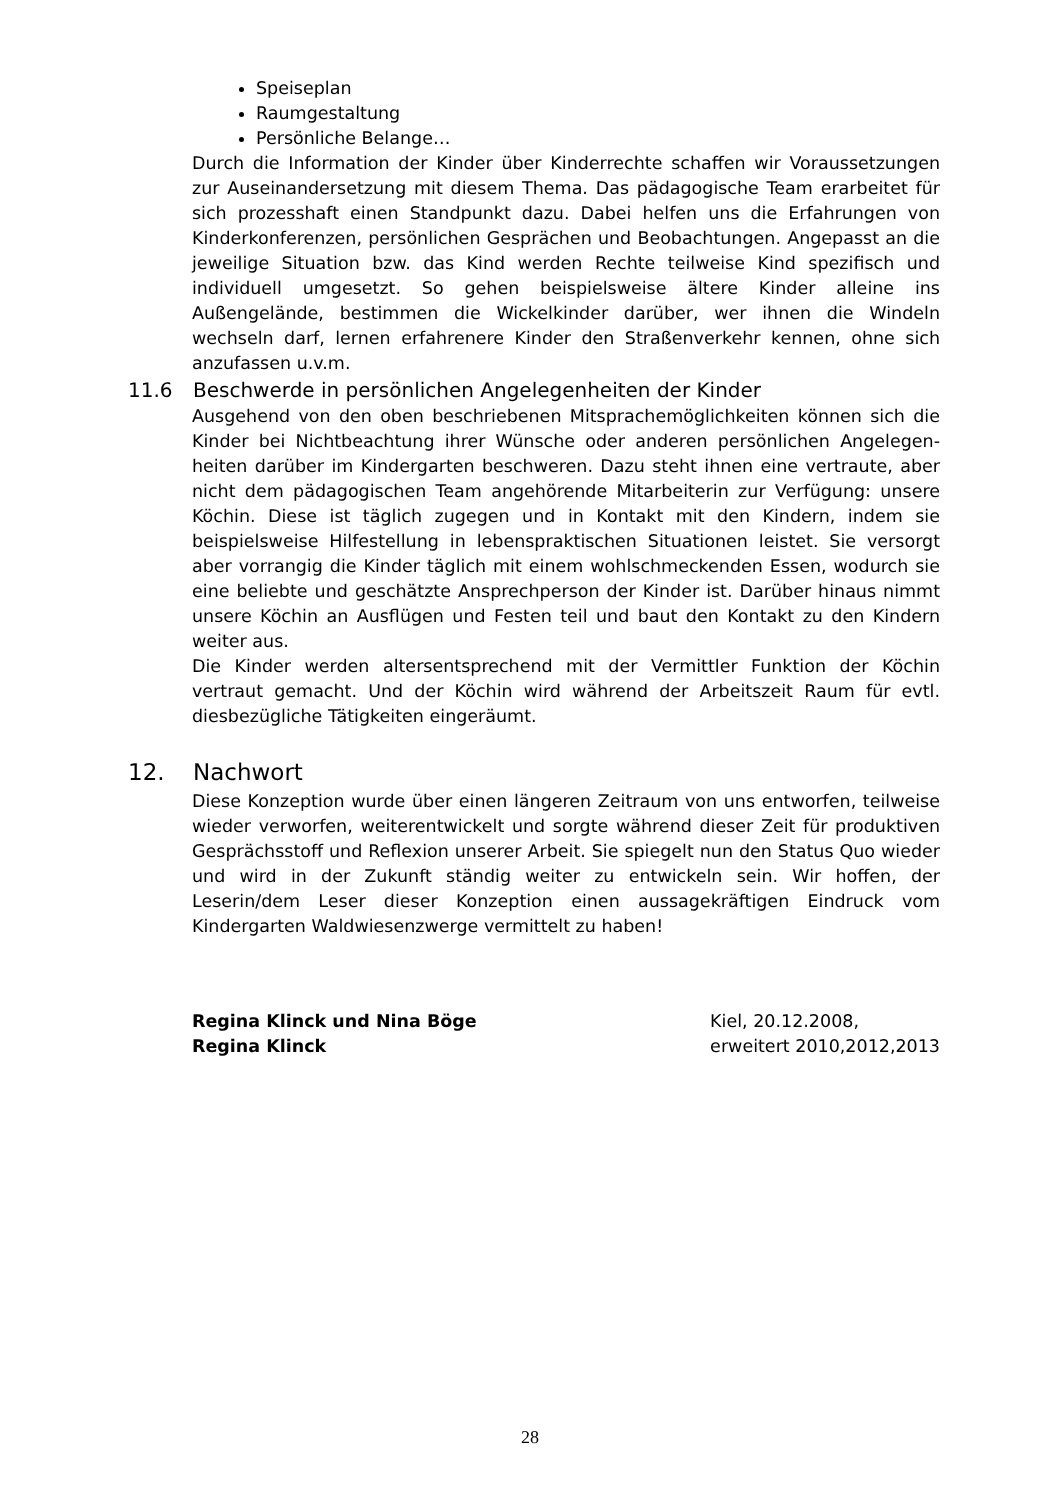Speiseplan
Raumgestaltung
Persönliche Belange…
Durch die Information der Kinder über Kinderrechte schaffen wir Voraus­setzungen zur Auseinandersetzung mit diesem Thema. Das pädagogische Team erarbeitet für sich prozesshaft einen Standpunkt dazu. Dabei helfen uns die Erfahrungen von Kinderkonferenzen, persönlichen Gesprächen und Beobach­tungen. Angepasst an die jeweilige Situation bzw. das Kind werden Rechte teilweise Kind spezifisch und individuell umgesetzt. So gehen beispielsweise ältere Kinder alleine ins Außengelände, bestimmen die Wickelkinder darüber, wer ihnen die Windeln wechseln darf, lernen erfahrenere Kinder den Straßenverkehr kennen, ohne sich anzufassen u.v.m.
11.6 Beschwerde in persönlichen Angelegenheiten der Kinder
Ausgehend von den oben beschriebenen Mitsprachemöglichkeiten können sich die Kinder bei Nichtbeachtung ihrer Wünsche oder anderen persönlichen Angelegen­heiten darüber im Kindergarten beschweren. Dazu steht ihnen eine vertraute, aber nicht dem pädagogischen Team angehörende Mitarbeiterin zur Verfügung: unsere Köchin. Diese ist täglich zugegen und in Kontakt mit den Kindern, indem sie beispielsweise Hilfestellung in lebenspraktischen Situationen leistet. Sie versorgt aber vorrangig die Kinder täglich mit einem wohlschmeckenden Essen, wodurch sie eine beliebte und geschätzte Ansprechperson der Kinder ist. Darüber hinaus nimmt unsere Köchin an Ausflügen und Festen teil und baut den Kontakt zu den Kindern weiter aus.
Die Kinder werden altersentsprechend mit der Vermittler Funktion der Köchin vertraut gemacht. Und der Köchin wird während der Arbeitszeit Raum für evtl. diesbezügliche Tätigkeiten eingeräumt.
12. Nachwort
Diese Konzeption wurde über einen längeren Zeitraum von uns entworfen, teilweise wieder verworfen, weiterentwickelt und sorgte während dieser Zeit für produktiven Gesprächsstoff und Reflexion unserer Arbeit. Sie spiegelt nun den Status Quo wieder und wird in der Zukunft ständig weiter zu entwickeln sein. Wir hoffen, der Leserin/dem Leser dieser Konzeption einen aussagekräftigen Eindruck vom Kindergarten Waldwiesenzwerge vermittelt zu haben!
Regina Klinck und Nina Böge
Regina Klinck
Kiel, 20.12.2008,
erweitert 2010,2012,2013
28